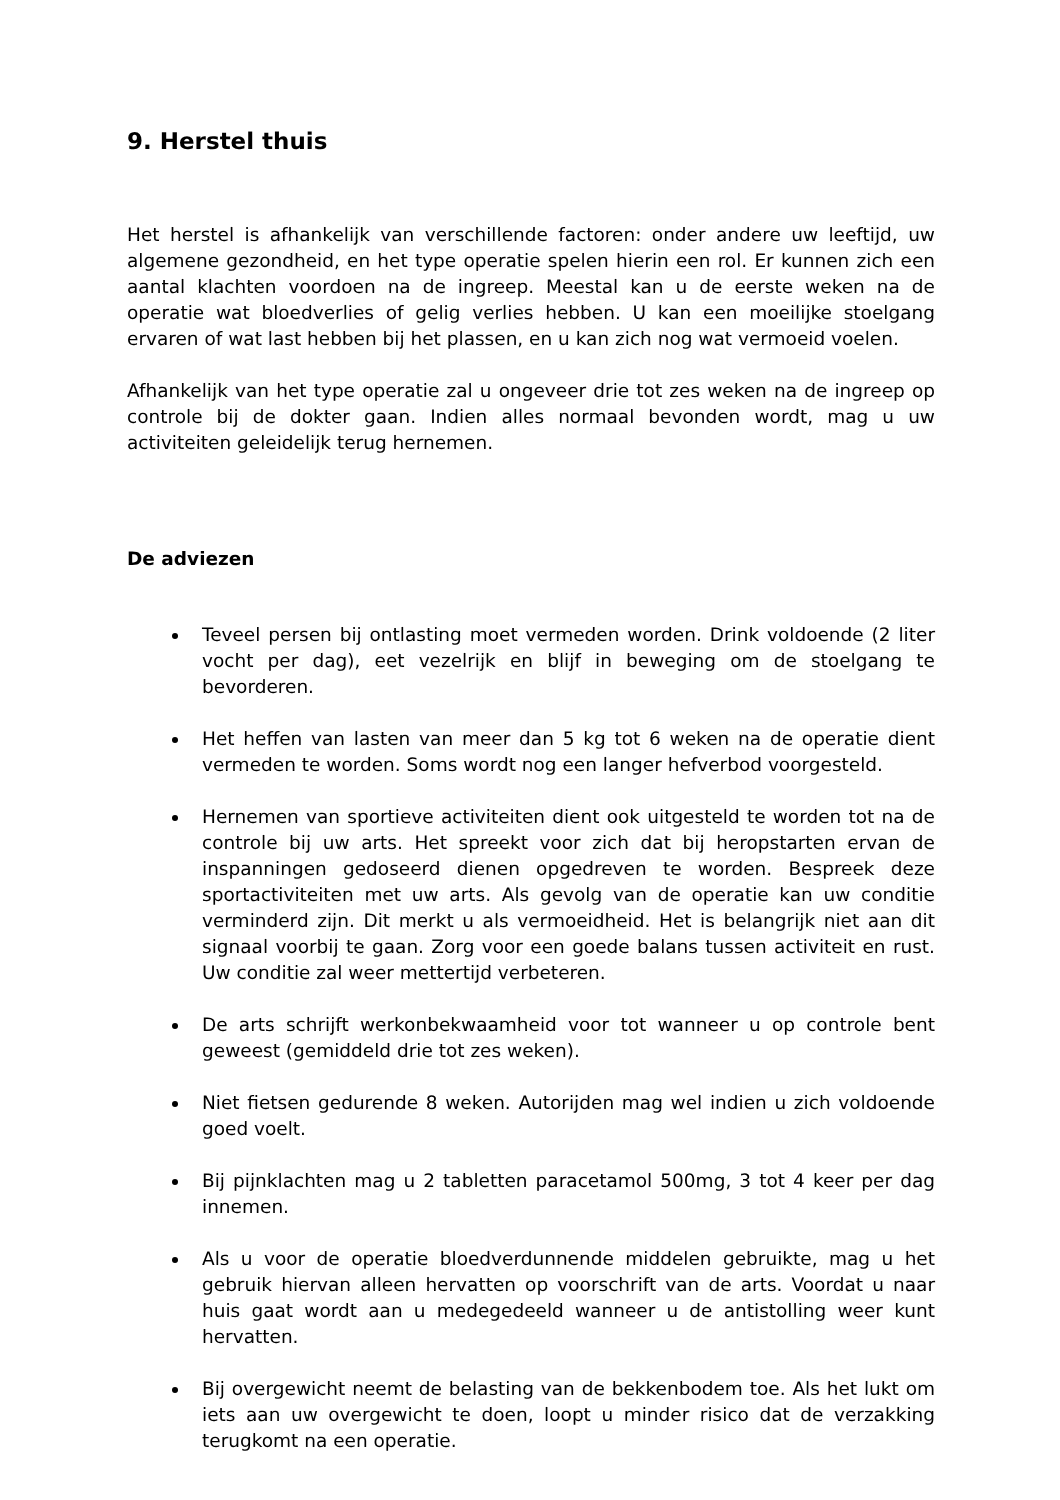9. Herstel thuis
Het herstel is afhankelijk van verschillende factoren: onder andere uw leeftijd, uw algemene gezondheid, en het type operatie spelen hierin een rol. Er kunnen zich een aantal klachten voordoen na de ingreep. Meestal kan u de eerste weken na de operatie wat bloedverlies of gelig verlies hebben. U kan een moeilijke stoelgang ervaren of wat last hebben bij het plassen, en u kan zich nog wat vermoeid voelen.
Afhankelijk van het type operatie zal u ongeveer drie tot zes weken na de ingreep op controle bij de dokter gaan. Indien alles normaal bevonden wordt, mag u uw activiteiten geleidelijk terug hernemen.
De adviezen
Teveel persen bij ontlasting moet vermeden worden. Drink voldoende (2 liter vocht per dag), eet vezelrijk en blijf in beweging om de stoelgang te bevorderen.
Het heffen van lasten van meer dan 5 kg tot 6 weken na de operatie dient vermeden te worden. Soms wordt nog een langer hefverbod voorgesteld.
Hernemen van sportieve activiteiten dient ook uitgesteld te worden tot na de controle bij uw arts. Het spreekt voor zich dat bij heropstarten ervan de inspanningen gedoseerd dienen opgedreven te worden. Bespreek deze sportactiviteiten met uw arts. Als gevolg van de operatie kan uw conditie verminderd zijn. Dit merkt u als vermoeidheid. Het is belangrijk niet aan dit signaal voorbij te gaan. Zorg voor een goede balans tussen activiteit en rust. Uw conditie zal weer mettertijd verbeteren.
De arts schrijft werkonbekwaamheid voor tot wanneer u op controle bent geweest (gemiddeld drie tot zes weken).
Niet fietsen gedurende 8 weken. Autorijden mag wel indien u zich voldoende goed voelt.
Bij pijnklachten mag u 2 tabletten paracetamol 500mg, 3 tot 4 keer per dag innemen.
Als u voor de operatie bloedverdunnende middelen gebruikte, mag u het gebruik hiervan alleen hervatten op voorschrift van de arts. Voordat u naar huis gaat wordt aan u medegedeeld wanneer u de antistolling weer kunt hervatten.
Bij overgewicht neemt de belasting van de bekkenbodem toe. Als het lukt om iets aan uw overgewicht te doen, loopt u minder risico dat de verzakking terugkomt na een operatie.